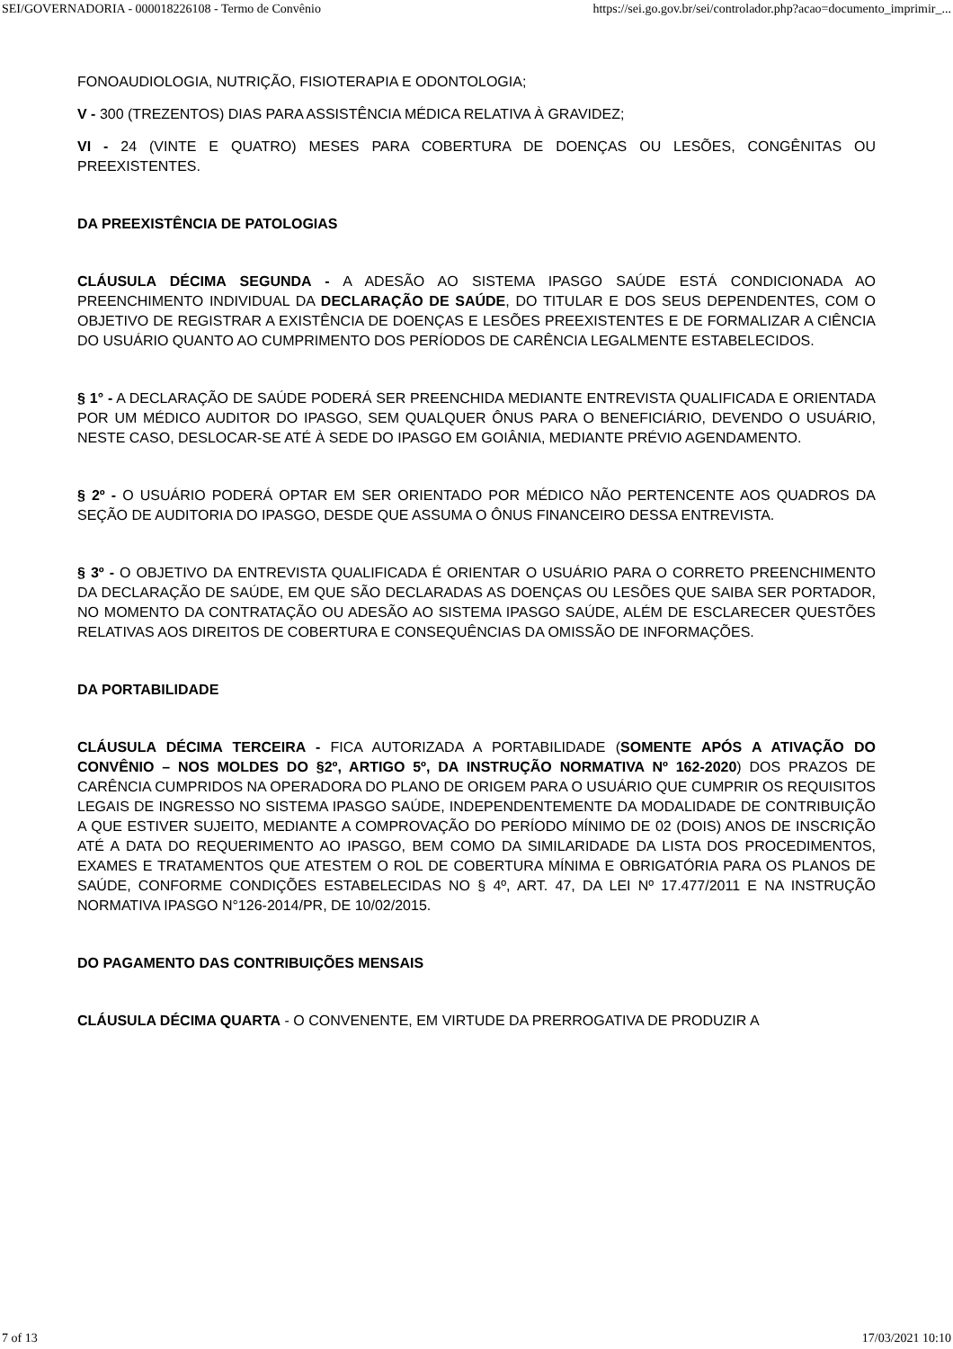SEI/GOVERNADORIA - 000018226108 - Termo de Convênio https://sei.go.gov.br/sei/controlador.php?acao=documento_imprimir_...
FONOAUDIOLOGIA, NUTRIÇÃO, FISIOTERAPIA E ODONTOLOGIA;
V - 300 (TREZENTOS) DIAS PARA ASSISTÊNCIA MÉDICA RELATIVA À GRAVIDEZ;
VI - 24 (VINTE E QUATRO) MESES PARA COBERTURA DE DOENÇAS OU LESÕES, CONGÊNITAS OU PREEXISTENTES.
DA PREEXISTÊNCIA DE PATOLOGIAS
CLÁUSULA DÉCIMA SEGUNDA - A ADESÃO AO SISTEMA IPASGO SAÚDE ESTÁ CONDICIONADA AO PREENCHIMENTO INDIVIDUAL DA DECLARAÇÃO DE SAÚDE, DO TITULAR E DOS SEUS DEPENDENTES, COM O OBJETIVO DE REGISTRAR A EXISTÊNCIA DE DOENÇAS E LESÕES PREEXISTENTES E DE FORMALIZAR A CIÊNCIA DO USUÁRIO QUANTO AO CUMPRIMENTO DOS PERÍODOS DE CARÊNCIA LEGALMENTE ESTABELECIDOS.
§ 1° - A DECLARAÇÃO DE SAÚDE PODERÁ SER PREENCHIDA MEDIANTE ENTREVISTA QUALIFICADA E ORIENTADA POR UM MÉDICO AUDITOR DO IPASGO, SEM QUALQUER ÔNUS PARA O BENEFICIÁRIO, DEVENDO O USUÁRIO, NESTE CASO, DESLOCAR-SE ATÉ À SEDE DO IPASGO EM GOIÂNIA, MEDIANTE PRÉVIO AGENDAMENTO.
§ 2º - O USUÁRIO PODERÁ OPTAR EM SER ORIENTADO POR MÉDICO NÃO PERTENCENTE AOS QUADROS DA SEÇÃO DE AUDITORIA DO IPASGO, DESDE QUE ASSUMA O ÔNUS FINANCEIRO DESSA ENTREVISTA.
§ 3º - O OBJETIVO DA ENTREVISTA QUALIFICADA É ORIENTAR O USUÁRIO PARA O CORRETO PREENCHIMENTO DA DECLARAÇÃO DE SAÚDE, EM QUE SÃO DECLARADAS AS DOENÇAS OU LESÕES QUE SAIBA SER PORTADOR, NO MOMENTO DA CONTRATAÇÃO OU ADESÃO AO SISTEMA IPASGO SAÚDE, ALÉM DE ESCLARECER QUESTÕES RELATIVAS AOS DIREITOS DE COBERTURA E CONSEQUÊNCIAS DA OMISSÃO DE INFORMAÇÕES.
DA PORTABILIDADE
CLÁUSULA DÉCIMA TERCEIRA - FICA AUTORIZADA A PORTABILIDADE (SOMENTE APÓS A ATIVAÇÃO DO CONVÊNIO – NOS MOLDES DO §2º, ARTIGO 5º, DA INSTRUÇÃO NORMATIVA Nº 162-2020) DOS PRAZOS DE CARÊNCIA CUMPRIDOS NA OPERADORA DO PLANO DE ORIGEM PARA O USUÁRIO QUE CUMPRIR OS REQUISITOS LEGAIS DE INGRESSO NO SISTEMA IPASGO SAÚDE, INDEPENDENTEMENTE DA MODALIDADE DE CONTRIBUIÇÃO A QUE ESTIVER SUJEITO, MEDIANTE A COMPROVAÇÃO DO PERÍODO MÍNIMO DE 02 (DOIS) ANOS DE INSCRIÇÃO ATÉ A DATA DO REQUERIMENTO AO IPASGO, BEM COMO DA SIMILARIDADE DA LISTA DOS PROCEDIMENTOS, EXAMES E TRATAMENTOS QUE ATESTEM O ROL DE COBERTURA MÍNIMA E OBRIGATÓRIA PARA OS PLANOS DE SAÚDE, CONFORME CONDIÇÕES ESTABELECIDAS NO § 4º, ART. 47, DA LEI Nº 17.477/2011 E NA INSTRUÇÃO NORMATIVA IPASGO N°126-2014/PR, DE 10/02/2015.
DO PAGAMENTO DAS CONTRIBUIÇÕES MENSAIS
CLÁUSULA DÉCIMA QUARTA - O CONVENENTE, EM VIRTUDE DA PRERROGATIVA DE PRODUZIR A
7 of 13 17/03/2021 10:10